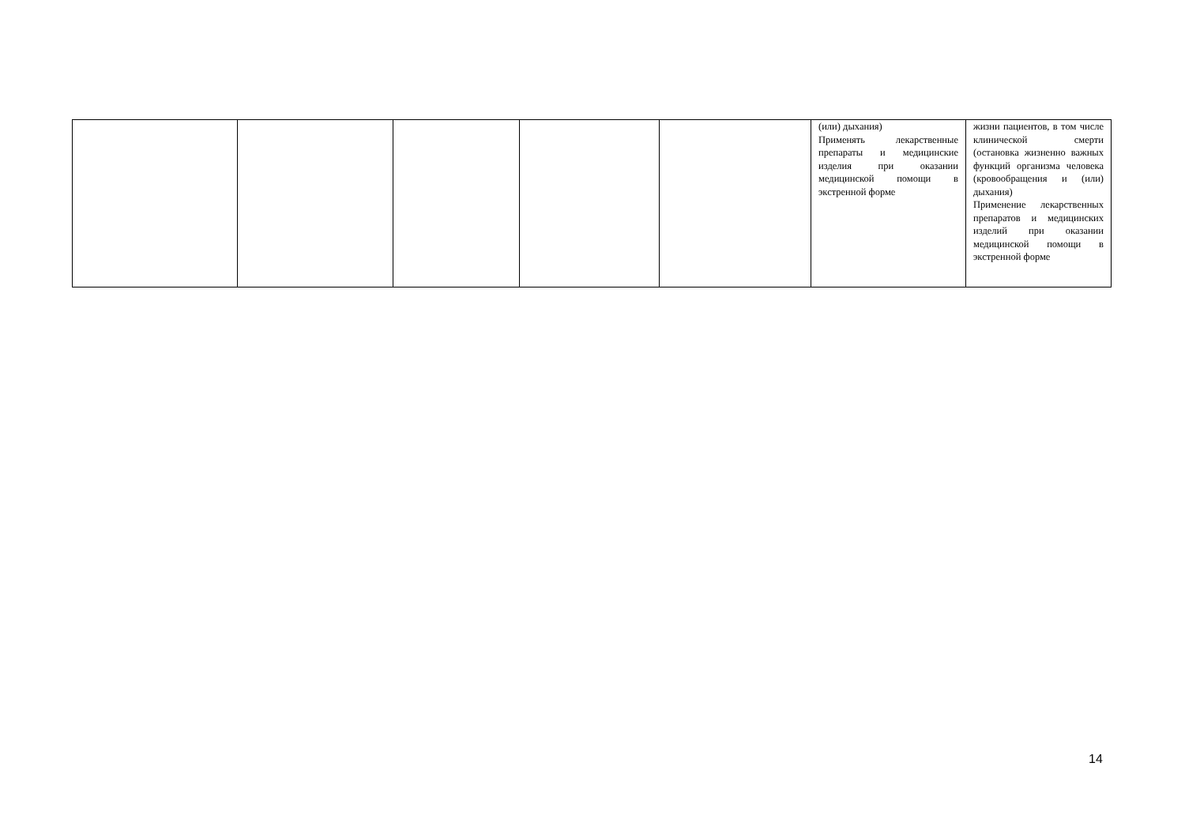| | | | | | (или) дыхания) Применять лекарственные препараты и медицинские изделия при оказании медицинской помощи в экстренной форме | жизни пациентов, в том числе клинической смерти (остановка жизненно важных функций организма человека (кровообращения и (или) дыхания) Применение лекарственных препаратов и медицинских изделий при оказании медицинской помощи в экстренной форме |
14